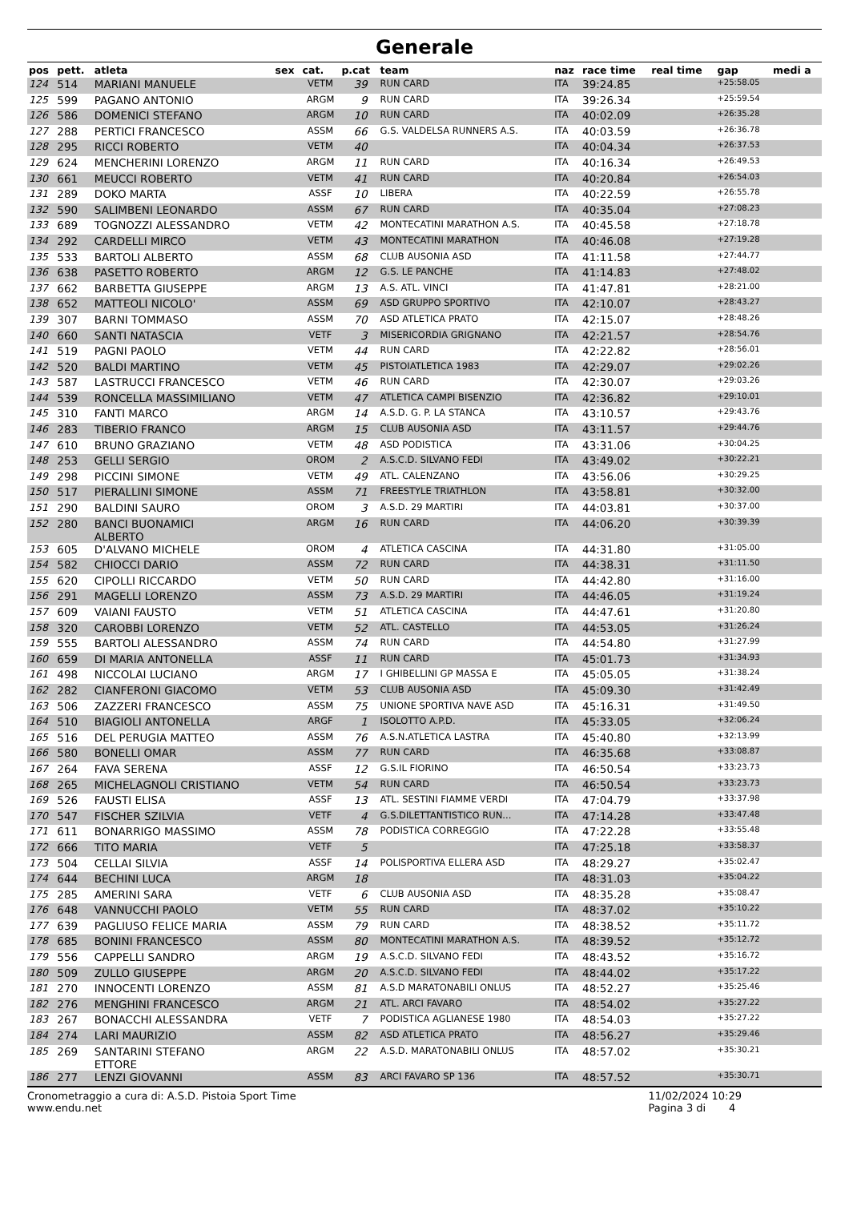Generale
| pos | pett. | atleta | sex | cat. | p.cat | team | naz | race time | real time | gap | medi a |
| --- | --- | --- | --- | --- | --- | --- | --- | --- | --- | --- | --- |
| 124 | 514 | MARIANI MANUELE | | VETM | 39 | RUN CARD | ITA | 39:24.85 | | +25:58.05 | |
| 125 | 599 | PAGANO ANTONIO | | ARGM | 9 | RUN CARD | ITA | 39:26.34 | | +25:59.54 | |
| 126 | 586 | DOMENICI STEFANO | | ARGM | 10 | RUN CARD | ITA | 40:02.09 | | +26:35.28 | |
| 127 | 288 | PERTICI FRANCESCO | | ASSM | 66 | G.S. VALDELSA RUNNERS A.S. | ITA | 40:03.59 | | +26:36.78 | |
| 128 | 295 | RICCI ROBERTO | | VETM | 40 | | ITA | 40:04.34 | | +26:37.53 | |
| 129 | 624 | MENCHERINI LORENZO | | ARGM | 11 | RUN CARD | ITA | 40:16.34 | | +26:49.53 | |
| 130 | 661 | MEUCCI ROBERTO | | VETM | 41 | RUN CARD | ITA | 40:20.84 | | +26:54.03 | |
| 131 | 289 | DOKO MARTA | | ASSF | 10 | LIBERA | ITA | 40:22.59 | | +26:55.78 | |
| 132 | 590 | SALIMBENI LEONARDO | | ASSM | 67 | RUN CARD | ITA | 40:35.04 | | +27:08.23 | |
| 133 | 689 | TOGNOZZI ALESSANDRO | | VETM | 42 | MONTECATINI MARATHON A.S. | ITA | 40:45.58 | | +27:18.78 | |
| 134 | 292 | CARDELLI MIRCO | | VETM | 43 | MONTECATINI MARATHON | ITA | 40:46.08 | | +27:19.28 | |
| 135 | 533 | BARTOLI ALBERTO | | ASSM | 68 | CLUB AUSONIA ASD | ITA | 41:11.58 | | +27:44.77 | |
| 136 | 638 | PASETTO ROBERTO | | ARGM | 12 | G.S. LE PANCHE | ITA | 41:14.83 | | +27:48.02 | |
| 137 | 662 | BARBETTA GIUSEPPE | | ARGM | 13 | A.S. ATL. VINCI | ITA | 41:47.81 | | +28:21.00 | |
| 138 | 652 | MATTEOLI NICOLO' | | ASSM | 69 | ASD GRUPPO SPORTIVO | ITA | 42:10.07 | | +28:43.27 | |
| 139 | 307 | BARNI TOMMASO | | ASSM | 70 | ASD ATLETICA PRATO | ITA | 42:15.07 | | +28:48.26 | |
| 140 | 660 | SANTI NATASCIA | | VETF | 3 | MISERICORDIA GRIGNANO | ITA | 42:21.57 | | +28:54.76 | |
| 141 | 519 | PAGNI PAOLO | | VETM | 44 | RUN CARD | ITA | 42:22.82 | | +28:56.01 | |
| 142 | 520 | BALDI MARTINO | | VETM | 45 | PISTOIATLETICA 1983 | ITA | 42:29.07 | | +29:02.26 | |
| 143 | 587 | LASTRUCCI FRANCESCO | | VETM | 46 | RUN CARD | ITA | 42:30.07 | | +29:03.26 | |
| 144 | 539 | RONCELLA MASSIMILIANO | | VETM | 47 | ATLETICA CAMPI BISENZIO | ITA | 42:36.82 | | +29:10.01 | |
| 145 | 310 | FANTI MARCO | | ARGM | 14 | A.S.D. G. P. LA STANCA | ITA | 43:10.57 | | +29:43.76 | |
| 146 | 283 | TIBERIO FRANCO | | ARGM | 15 | CLUB AUSONIA ASD | ITA | 43:11.57 | | +29:44.76 | |
| 147 | 610 | BRUNO GRAZIANO | | VETM | 48 | ASD PODISTICA | ITA | 43:31.06 | | +30:04.25 | |
| 148 | 253 | GELLI SERGIO | | OROM | 2 | A.S.C.D. SILVANO FEDI | ITA | 43:49.02 | | +30:22.21 | |
| 149 | 298 | PICCINI SIMONE | | VETM | 49 | ATL. CALENZANO | ITA | 43:56.06 | | +30:29.25 | |
| 150 | 517 | PIERALLINI SIMONE | | ASSM | 71 | FREESTYLE TRIATHLON | ITA | 43:58.81 | | +30:32.00 | |
| 151 | 290 | BALDINI SAURO | | OROM | 3 | A.S.D. 29 MARTIRI | ITA | 44:03.81 | | +30:37.00 | |
| 152 | 280 | BANCI BUONAMICI ALBERTO | | ARGM | 16 | RUN CARD | ITA | 44:06.20 | | +30:39.39 | |
| 153 | 605 | D'ALVANO MICHELE | | OROM | 4 | ATLETICA CASCINA | ITA | 44:31.80 | | +31:05.00 | |
| 154 | 582 | CHIOCCI DARIO | | ASSM | 72 | RUN CARD | ITA | 44:38.31 | | +31:11.50 | |
| 155 | 620 | CIPOLLI RICCARDO | | VETM | 50 | RUN CARD | ITA | 44:42.80 | | +31:16.00 | |
| 156 | 291 | MAGELLI LORENZO | | ASSM | 73 | A.S.D. 29 MARTIRI | ITA | 44:46.05 | | +31:19.24 | |
| 157 | 609 | VAIANI FAUSTO | | VETM | 51 | ATLETICA CASCINA | ITA | 44:47.61 | | +31:20.80 | |
| 158 | 320 | CAROBBI LORENZO | | VETM | 52 | ATL. CASTELLO | ITA | 44:53.05 | | +31:26.24 | |
| 159 | 555 | BARTOLI ALESSANDRO | | ASSM | 74 | RUN CARD | ITA | 44:54.80 | | +31:27.99 | |
| 160 | 659 | DI MARIA ANTONELLA | | ASSF | 11 | RUN CARD | ITA | 45:01.73 | | +31:34.93 | |
| 161 | 498 | NICCOLAI LUCIANO | | ARGM | 17 | I GHIBELLINI GP MASSA E | ITA | 45:05.05 | | +31:38.24 | |
| 162 | 282 | CIANFERONI GIACOMO | | VETM | 53 | CLUB AUSONIA ASD | ITA | 45:09.30 | | +31:42.49 | |
| 163 | 506 | ZAZZERI FRANCESCO | | ASSM | 75 | UNIONE SPORTIVA NAVE ASD | ITA | 45:16.31 | | +31:49.50 | |
| 164 | 510 | BIAGIOLI ANTONELLA | | ARGF | 1 | ISOLOTTO A.P.D. | ITA | 45:33.05 | | +32:06.24 | |
| 165 | 516 | DEL PERUGIA MATTEO | | ASSM | 76 | A.S.N.ATLETICA LASTRA | ITA | 45:40.80 | | +32:13.99 | |
| 166 | 580 | BONELLI OMAR | | ASSM | 77 | RUN CARD | ITA | 46:35.68 | | +33:08.87 | |
| 167 | 264 | FAVA SERENA | | ASSF | 12 | G.S.IL FIORINO | ITA | 46:50.54 | | +33:23.73 | |
| 168 | 265 | MICHELAGNOLI CRISTIANO | | VETM | 54 | RUN CARD | ITA | 46:50.54 | | +33:23.73 | |
| 169 | 526 | FAUSTI ELISA | | ASSF | 13 | ATL. SESTINI FIAMME VERDI | ITA | 47:04.79 | | +33:37.98 | |
| 170 | 547 | FISCHER SZILVIA | | VETF | 4 | G.S.DILETTANTISTICO RUN... | ITA | 47:14.28 | | +33:47.48 | |
| 171 | 611 | BONARRIGO MASSIMO | | ASSM | 78 | PODISTICA CORREGGIO | ITA | 47:22.28 | | +33:55.48 | |
| 172 | 666 | TITO MARIA | | VETF | 5 | | ITA | 47:25.18 | | +33:58.37 | |
| 173 | 504 | CELLAI SILVIA | | ASSF | 14 | POLISPORTIVA ELLERA ASD | ITA | 48:29.27 | | +35:02.47 | |
| 174 | 644 | BECHINI LUCA | | ARGM | 18 | | ITA | 48:31.03 | | +35:04.22 | |
| 175 | 285 | AMERINI SARA | | VETF | 6 | CLUB AUSONIA ASD | ITA | 48:35.28 | | +35:08.47 | |
| 176 | 648 | VANNUCCHI PAOLO | | VETM | 55 | RUN CARD | ITA | 48:37.02 | | +35:10.22 | |
| 177 | 639 | PAGLIUSO FELICE MARIA | | ASSM | 79 | RUN CARD | ITA | 48:38.52 | | +35:11.72 | |
| 178 | 685 | BONINI FRANCESCO | | ASSM | 80 | MONTECATINI MARATHON A.S. | ITA | 48:39.52 | | +35:12.72 | |
| 179 | 556 | CAPPELLI SANDRO | | ARGM | 19 | A.S.C.D. SILVANO FEDI | ITA | 48:43.52 | | +35:16.72 | |
| 180 | 509 | ZULLO GIUSEPPE | | ARGM | 20 | A.S.C.D. SILVANO FEDI | ITA | 48:44.02 | | +35:17.22 | |
| 181 | 270 | INNOCENTI LORENZO | | ASSM | 81 | A.S.D MARATONABILI ONLUS | ITA | 48:52.27 | | +35:25.46 | |
| 182 | 276 | MENGHINI FRANCESCO | | ARGM | 21 | ATL. ARCI FAVARO | ITA | 48:54.02 | | +35:27.22 | |
| 183 | 267 | BONACCHI ALESSANDRA | | VETF | 7 | PODISTICA AGLIANESE 1980 | ITA | 48:54.03 | | +35:27.22 | |
| 184 | 274 | LARI MAURIZIO | | ASSM | 82 | ASD ATLETICA PRATO | ITA | 48:56.27 | | +35:29.46 | |
| 185 | 269 | SANTARINI STEFANO ETTORE | | ARGM | 22 | A.S.D. MARATONABILI ONLUS | ITA | 48:57.02 | | +35:30.21 | |
| 186 | 277 | LENZI GIOVANNI | | ASSM | 83 | ARCI FAVARO SP 136 | ITA | 48:57.52 | | +35:30.71 | |
Cronometraggio a cura di: A.S.D. Pistoia Sport Time
www.endu.net
11/02/2024 10:29
Pagina 3 di 4